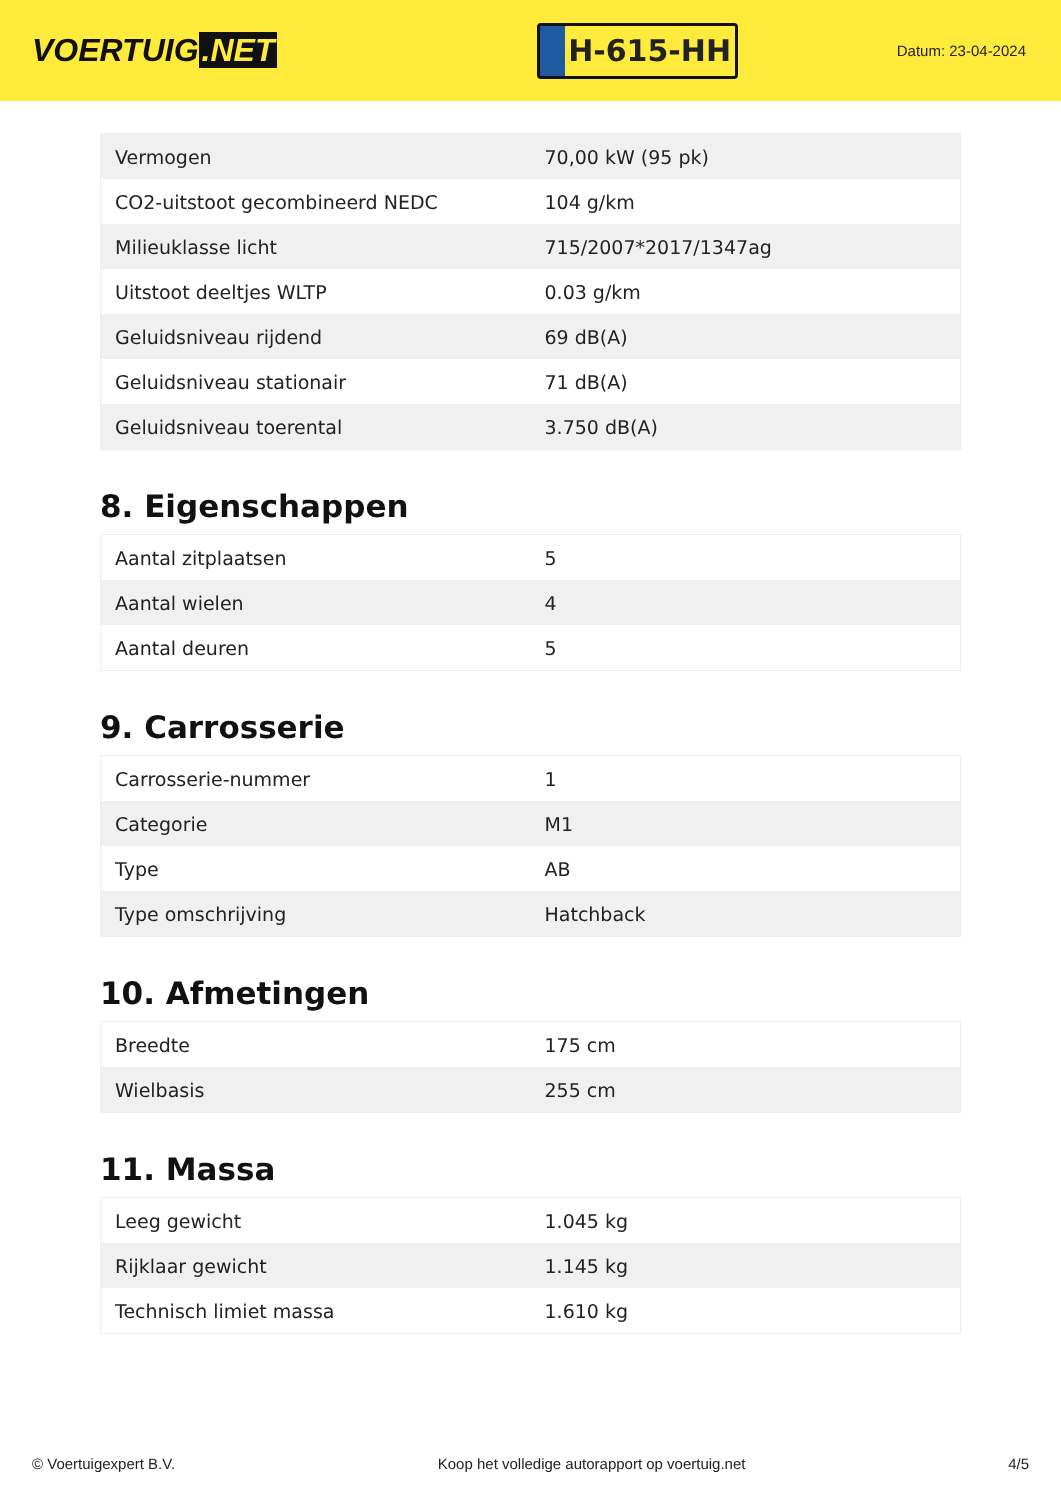VOERTUIG.NET
H-615-HH
Datum: 23-04-2024
| Vermogen | 70,00 kW (95 pk) |
| CO2-uitstoot gecombineerd NEDC | 104 g/km |
| Milieuklasse licht | 715/2007*2017/1347ag |
| Uitstoot deeltjes WLTP | 0.03 g/km |
| Geluidsniveau rijdend | 69 dB(A) |
| Geluidsniveau stationair | 71 dB(A) |
| Geluidsniveau toerental | 3.750 dB(A) |
8. Eigenschappen
| Aantal zitplaatsen | 5 |
| Aantal wielen | 4 |
| Aantal deuren | 5 |
9. Carrosserie
| Carrosserie-nummer | 1 |
| Categorie | M1 |
| Type | AB |
| Type omschrijving | Hatchback |
10. Afmetingen
| Breedte | 175 cm |
| Wielbasis | 255 cm |
11. Massa
| Leeg gewicht | 1.045 kg |
| Rijklaar gewicht | 1.145 kg |
| Technisch limiet massa | 1.610 kg |
© Voertuigexpert B.V. Koop het volledige autorapport op voertuig.net 4/5